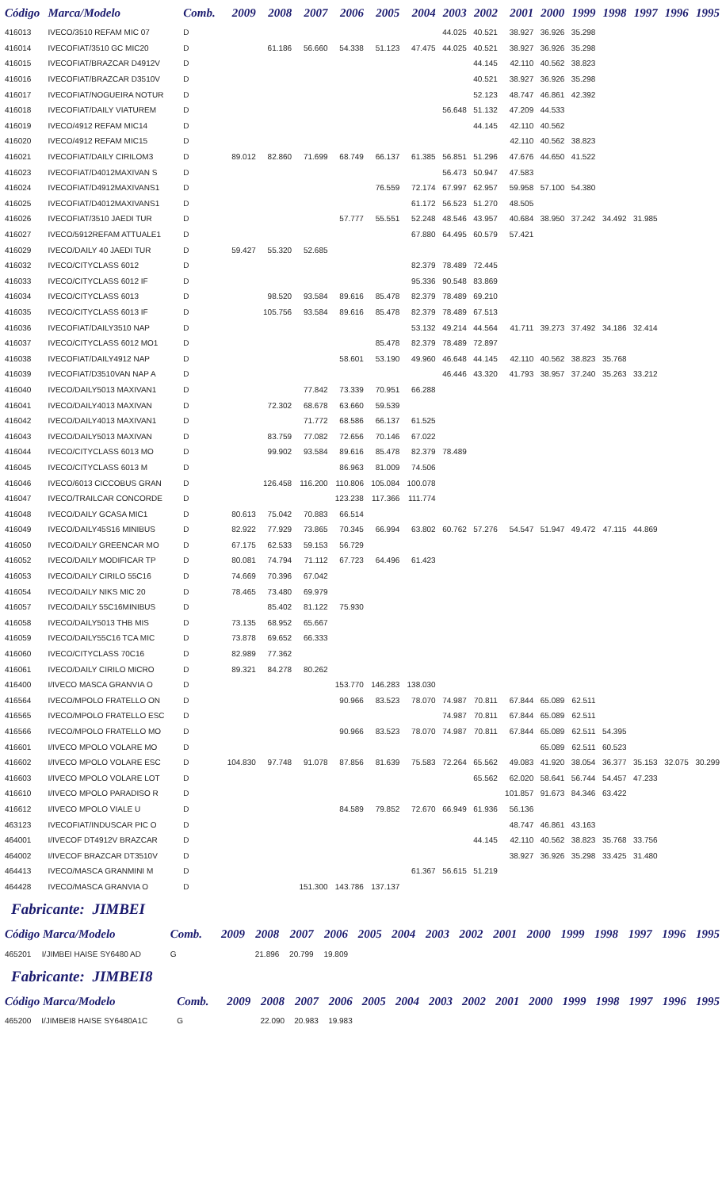| Código | Marca/Modelo | Comb. | 2009 | 2008 | 2007 | 2006 | 2005 | 2004 | 2003 | 2002 | 2001 | 2000 | 1999 | 1998 | 1997 | 1996 | 1995 |
| --- | --- | --- | --- | --- | --- | --- | --- | --- | --- | --- | --- | --- | --- | --- | --- | --- | --- |
| 416013 | IVECO/3510 REFAM MIC 07 | D | | | | | | | 44.025 | 40.521 | 38.927 | 36.926 | 35.298 | | | | |
| 416014 | IVECOFIAT/3510 GC MIC20 | D | | 61.186 | 56.660 | 54.338 | 51.123 | 47.475 | 44.025 | 40.521 | 38.927 | 36.926 | 35.298 | | | | |
| 416015 | IVECOFIAT/BRAZCAR D4912V | D | | | | | | | | 44.145 | 42.110 | 40.562 | 38.823 | | | | |
| 416016 | IVECOFIAT/BRAZCAR D3510V | D | | | | | | | | 40.521 | 38.927 | 36.926 | 35.298 | | | | |
| 416017 | IVECOFIAT/NOGUEIRA NOTUR | D | | | | | | | | 52.123 | 48.747 | 46.861 | 42.392 | | | | |
| 416018 | IVECOFIAT/DAILY VIATUREM | D | | | | | | | 56.648 | 51.132 | 47.209 | 44.533 | | | | | |
| 416019 | IVECO/4912 REFAM MIC14 | D | | | | | | | | 44.145 | 42.110 | 40.562 | | | | | |
| 416020 | IVECO/4912 REFAM MIC15 | D | | | | | | | | | 42.110 | 40.562 | 38.823 | | | | |
| 416021 | IVECOFIAT/DAILY CIRILOM3 | D | 89.012 | 82.860 | 71.699 | 68.749 | 66.137 | 61.385 | 56.851 | 51.296 | 47.676 | 44.650 | 41.522 | | | | |
| 416023 | IVECOFIAT/D4012MAXIVAN S | D | | | | | | | 56.473 | 50.947 | 47.583 | | | | | | |
| 416024 | IVECOFIAT/D4912MAXIVANS1 | D | | | | | 76.559 | 72.174 | 67.997 | 62.957 | 59.958 | 57.100 | 54.380 | | | | |
| 416025 | IVECOFIAT/D4012MAXIVANS1 | D | | | | | | 61.172 | 56.523 | 51.270 | 48.505 | | | | | | |
| 416026 | IVECOFIAT/3510 JAEDI TUR | D | | | | 57.777 | 55.551 | 52.248 | 48.546 | 43.957 | 40.684 | 38.950 | 37.242 | 34.492 | 31.985 | | |
| 416027 | IVECO/5912REFAM ATTUALE1 | D | | | | | | 67.880 | 64.495 | 60.579 | 57.421 | | | | | | |
| 416029 | IVECO/DAILY 40 JAEDI TUR | D | 59.427 | 55.320 | 52.685 | | | | | | | | | | | | |
| 416032 | IVECO/CITYCLASS 6012 | D | | | | | | 82.379 | 78.489 | 72.445 | | | | | | | |
| 416033 | IVECO/CITYCLASS 6012 IF | D | | | | | | 95.336 | 90.548 | 83.869 | | | | | | | |
| 416034 | IVECO/CITYCLASS 6013 | D | | 98.520 | 93.584 | 89.616 | 85.478 | 82.379 | 78.489 | 69.210 | | | | | | | |
| 416035 | IVECO/CITYCLASS 6013 IF | D | | 105.756 | 93.584 | 89.616 | 85.478 | 82.379 | 78.489 | 67.513 | | | | | | | |
| 416036 | IVECOFIAT/DAILY3510 NAP | D | | | | | | 53.132 | 49.214 | 44.564 | 41.711 | 39.273 | 37.492 | 34.186 | 32.414 | | |
| 416037 | IVECO/CITYCLASS 6012 MO1 | D | | | | | 85.478 | 82.379 | 78.489 | 72.897 | | | | | | | |
| 416038 | IVECOFIAT/DAILY4912 NAP | D | | | | 58.601 | 53.190 | 49.960 | 46.648 | 44.145 | 42.110 | 40.562 | 38.823 | 35.768 | | | |
| 416039 | IVECOFIAT/D3510VAN NAP A | D | | | | | | | 46.446 | 43.320 | 41.793 | 38.957 | 37.240 | 35.263 | 33.212 | | |
| 416040 | IVECO/DAILY5013 MAXIVAN1 | D | | | 77.842 | 73.339 | 70.951 | 66.288 | | | | | | | | | |
| 416041 | IVECO/DAILY4013 MAXIVAN | D | | 72.302 | 68.678 | 63.660 | 59.539 | | | | | | | | | | |
| 416042 | IVECO/DAILY4013 MAXIVAN1 | D | | | 71.772 | 68.586 | 66.137 | 61.525 | | | | | | | | | |
| 416043 | IVECO/DAILY5013 MAXIVAN | D | | 83.759 | 77.082 | 72.656 | 70.146 | 67.022 | | | | | | | | | |
| 416044 | IVECO/CITYCLASS 6013 MO | D | | 99.902 | 93.584 | 89.616 | 85.478 | 82.379 | 78.489 | | | | | | | | |
| 416045 | IVECO/CITYCLASS 6013 M | D | | | | 86.963 | 81.009 | 74.506 | | | | | | | | | |
| 416046 | IVECO/6013 CICCOBUS GRAN | D | | 126.458 | 116.200 | 110.806 | 105.084 | 100.078 | | | | | | | | | |
| 416047 | IVECO/TRAILCAR CONCORDE | D | | | | 123.238 | 117.366 | 111.774 | | | | | | | | | |
| 416048 | IVECO/DAILY GCASA MIC1 | D | 80.613 | 75.042 | 70.883 | 66.514 | | | | | | | | | | | |
| 416049 | IVECO/DAILY45S16 MINIBUS | D | 82.922 | 77.929 | 73.865 | 70.345 | 66.994 | 63.802 | 60.762 | 57.276 | 54.547 | 51.947 | 49.472 | 47.115 | 44.869 | | |
| 416050 | IVECO/DAILY GREENCAR MO | D | 67.175 | 62.533 | 59.153 | 56.729 | | | | | | | | | | | |
| 416052 | IVECO/DAILY MODIFICAR TP | D | 80.081 | 74.794 | 71.112 | 67.723 | 64.496 | 61.423 | | | | | | | | | |
| 416053 | IVECO/DAILY CIRILO 55C16 | D | 74.669 | 70.396 | 67.042 | | | | | | | | | | | | |
| 416054 | IVECO/DAILY NIKS MIC 20 | D | 78.465 | 73.480 | 69.979 | | | | | | | | | | | | |
| 416057 | IVECO/DAILY 55C16MINIBUS | D | | 85.402 | 81.122 | 75.930 | | | | | | | | | | | |
| 416058 | IVECO/DAILY5013 THB MIS | D | 73.135 | 68.952 | 65.667 | | | | | | | | | | | | |
| 416059 | IVECO/DAILY55C16 TCA MIC | D | 73.878 | 69.652 | 66.333 | | | | | | | | | | | | |
| 416060 | IVECO/CITYCLASS 70C16 | D | 82.989 | 77.362 | | | | | | | | | | | | | |
| 416061 | IVECO/DAILY CIRILO MICRO | D | 89.321 | 84.278 | 80.262 | | | | | | | | | | | | |
| 416400 | I/IVECO MASCA GRANVIA O | D | | | | 153.770 | 146.283 | 138.030 | | | | | | | | | |
| 416564 | IVECO/MPOLO FRATELLO ON | D | | | | 90.966 | 83.523 | 78.070 | 74.987 | 70.811 | 67.844 | 65.089 | 62.511 | | | | |
| 416565 | IVECO/MPOLO FRATELLO ESC | D | | | | | | | 74.987 | 70.811 | 67.844 | 65.089 | 62.511 | | | | |
| 416566 | IVECO/MPOLO FRATELLO MO | D | | | | 90.966 | 83.523 | 78.070 | 74.987 | 70.811 | 67.844 | 65.089 | 62.511 | 54.395 | | | |
| 416601 | I/IVECO MPOLO VOLARE MO | D | | | | | | | | | | 65.089 | 62.511 | 60.523 | | | |
| 416602 | I/IVECO MPOLO VOLARE ESC | D | 104.830 | 97.748 | 91.078 | 87.856 | 81.639 | 75.583 | 72.264 | 65.562 | 49.083 | 41.920 | 38.054 | 36.377 | 35.153 | 32.075 | 30.299 |
| 416603 | I/IVECO MPOLO VOLARE LOT | D | | | | | | | | 65.562 | 62.020 | 58.641 | 56.744 | 54.457 | 47.233 | | |
| 416610 | I/IVECO MPOLO PARADISO R | D | | | | | | | | | 101.857 | 91.673 | 84.346 | 63.422 | | | |
| 416612 | I/IVECO MPOLO VIALE U | D | | | | 84.589 | 79.852 | 72.670 | 66.949 | 61.936 | 56.136 | | | | | | |
| 463123 | IVECOFIAT/INDUSCAR PIC O | D | | | | | | | | | 48.747 | 46.861 | 43.163 | | | | |
| 464001 | I/IVECOF DT4912V BRAZCAR | D | | | | | | | | 44.145 | 42.110 | 40.562 | 38.823 | 35.768 | 33.756 | | |
| 464002 | I/IVECOF BRAZCAR DT3510V | D | | | | | | | | | 38.927 | 36.926 | 35.298 | 33.425 | 31.480 | | |
| 464413 | IVECO/MASCA GRANMINI M | D | | | | | | 61.367 | 56.615 | 51.219 | | | | | | | |
| 464428 | IVECO/MASCA GRANVIA O | D | | | 151.300 | 143.786 | 137.137 | | | | | | | | | | |
Fabricante: JIMBEI
| Código Marca/Modelo | | Comb. | 2009 | 2008 | 2007 | 2006 | 2005 | 2004 | 2003 | 2002 | 2001 | 2000 | 1999 | 1998 | 1997 | 1996 | 1995 |
| --- | --- | --- | --- | --- | --- | --- | --- | --- | --- | --- | --- | --- | --- | --- | --- | --- | --- |
| 465201 | I/JIMBEI HAISE SY6480 AD | G | | 21.896 | 20.799 | 19.809 | | | | | | | | | | | |
Fabricante: JIMBEI8
| Código Marca/Modelo | | Comb. | 2009 | 2008 | 2007 | 2006 | 2005 | 2004 | 2003 | 2002 | 2001 | 2000 | 1999 | 1998 | 1997 | 1996 | 1995 |
| --- | --- | --- | --- | --- | --- | --- | --- | --- | --- | --- | --- | --- | --- | --- | --- | --- | --- |
| 465200 | I/JIMBEI8 HAISE SY6480A1C | G | | 22.090 | 20.983 | 19.983 | | | | | | | | | | | |